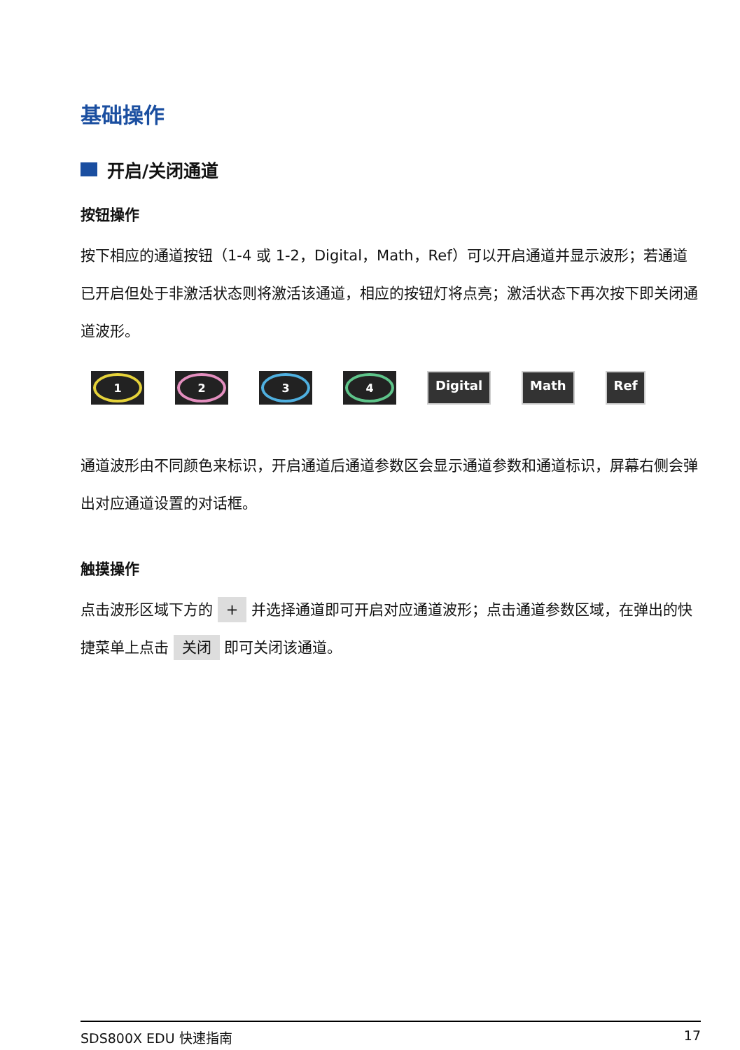基础操作
开启/关闭通道
按钮操作
按下相应的通道按钮（1-4 或 1-2，Digital，Math，Ref）可以开启通道并显示波形；若通道已开启但处于非激活状态则将激活该通道，相应的按钮灯将点亮；激活状态下再次按下即关闭通道波形。
1 2 3 4
Digital Math Ref
通道波形由不同颜色来标识，开启通道后通道参数区会显示通道参数和通道标识，屏幕右侧会弹出对应通道设置的对话框。
触摸操作
点击波形区域下方的 + 并选择通道即可开启对应通道波形；点击通道参数区域，在弹出的快捷菜单上点击 关闭 即可关闭该通道。
SDS800X EDU 快速指南 17